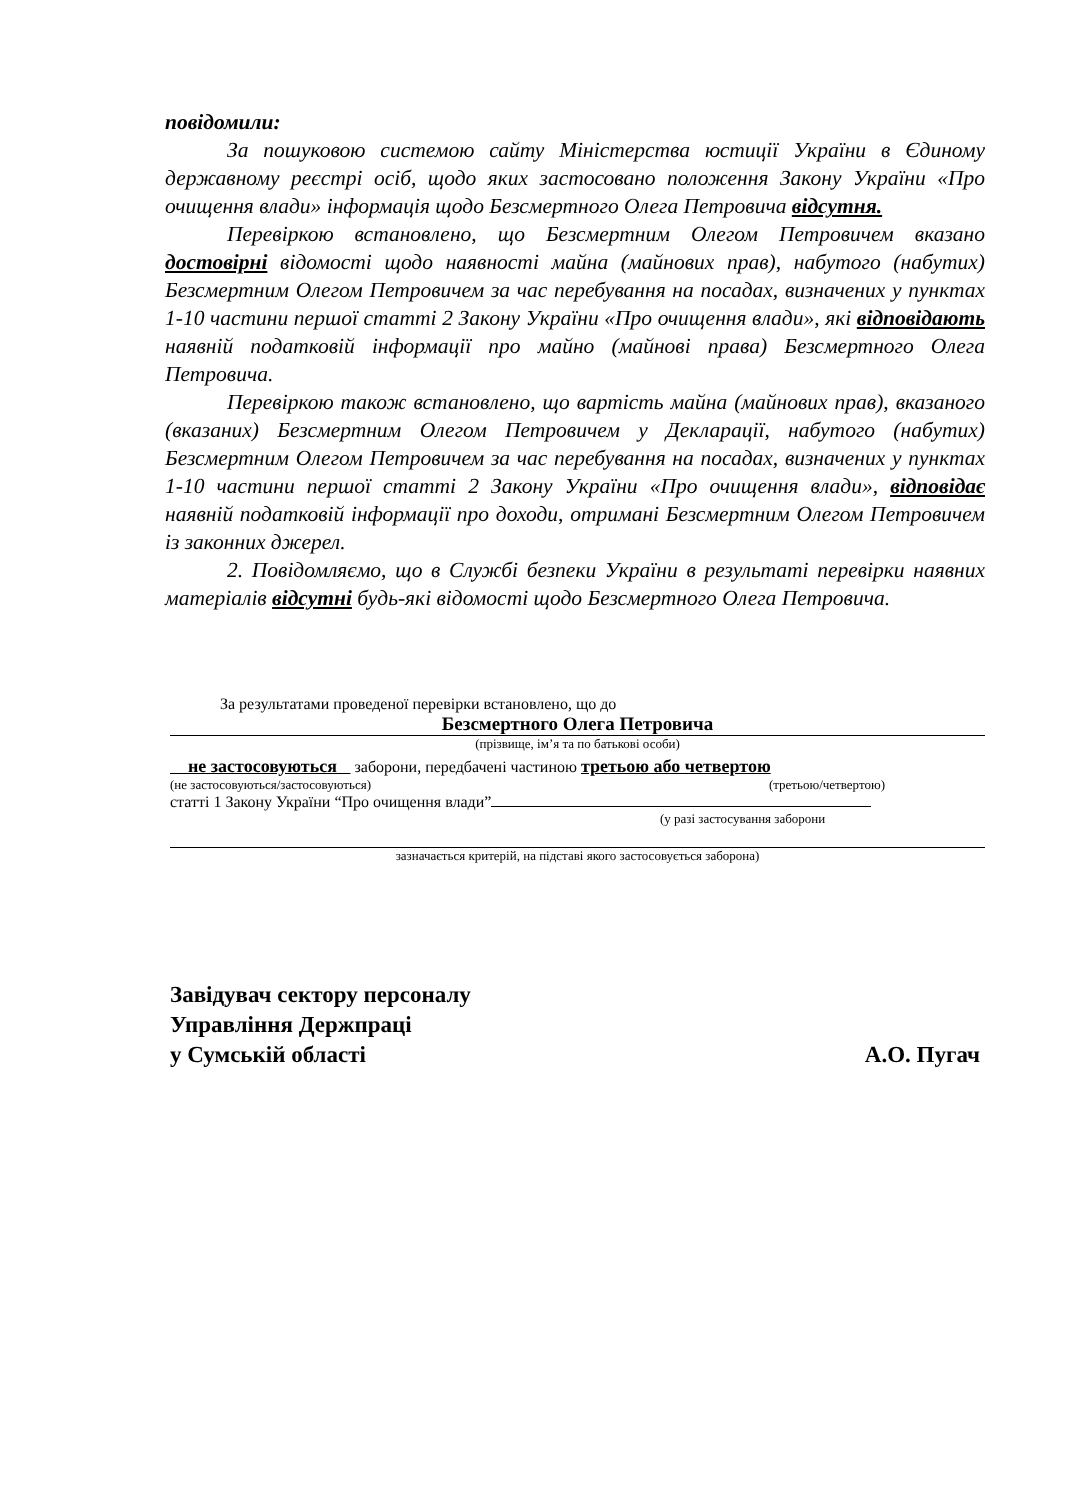повідомили:
За пошуковою системою сайту Міністерства юстиції України в Єдиному державному реєстрі осіб, щодо яких застосовано положення Закону України «Про очищення влади» інформація щодо Безсмертного Олега Петровича відсутня.
Перевіркою встановлено, що Безсмертним Олегом Петровичем вказано достовірні відомості щодо наявності майна (майнових прав), набутого (набутих) Безсмертним Олегом Петровичем за час перебування на посадах, визначених у пунктах 1-10 частини першої статті 2 Закону України «Про очищення влади», які відповідають наявній податковій інформації про майно (майнові права) Безсмертного Олега Петровича.
Перевіркою також встановлено, що вартість майна (майнових прав), вказаного (вказаних) Безсмертним Олегом Петровичем у Декларації, набутого (набутих) Безсмертним Олегом Петровичем за час перебування на посадах, визначених у пунктах 1-10 частини першої статті 2 Закону України «Про очищення влади», відповідає наявній податковій інформації про доходи, отримані Безсмертним Олегом Петровичем із законних джерел.
2. Повідомляємо, що в Службі безпеки України в результаті перевірки наявних матеріалів відсутні будь-які відомості щодо Безсмертного Олега Петровича.
За результатами проведеної перевірки встановлено, що до
Безсмертного Олега Петровича
(прізвище, ім’я та по батькові особи)
не застосовуються заборони, передбачені частиною третьою або четвертою
(не застосовуються/застосовуються) (третьою/четвертою)
статті 1 Закону України “Про очищення влади”
(у разі застосування заборони
зазначається критерій, на підставі якого застосовується заборона)
Завідувач сектору персоналу
Управління Держпраці
у Сумській області А.О. Пугач